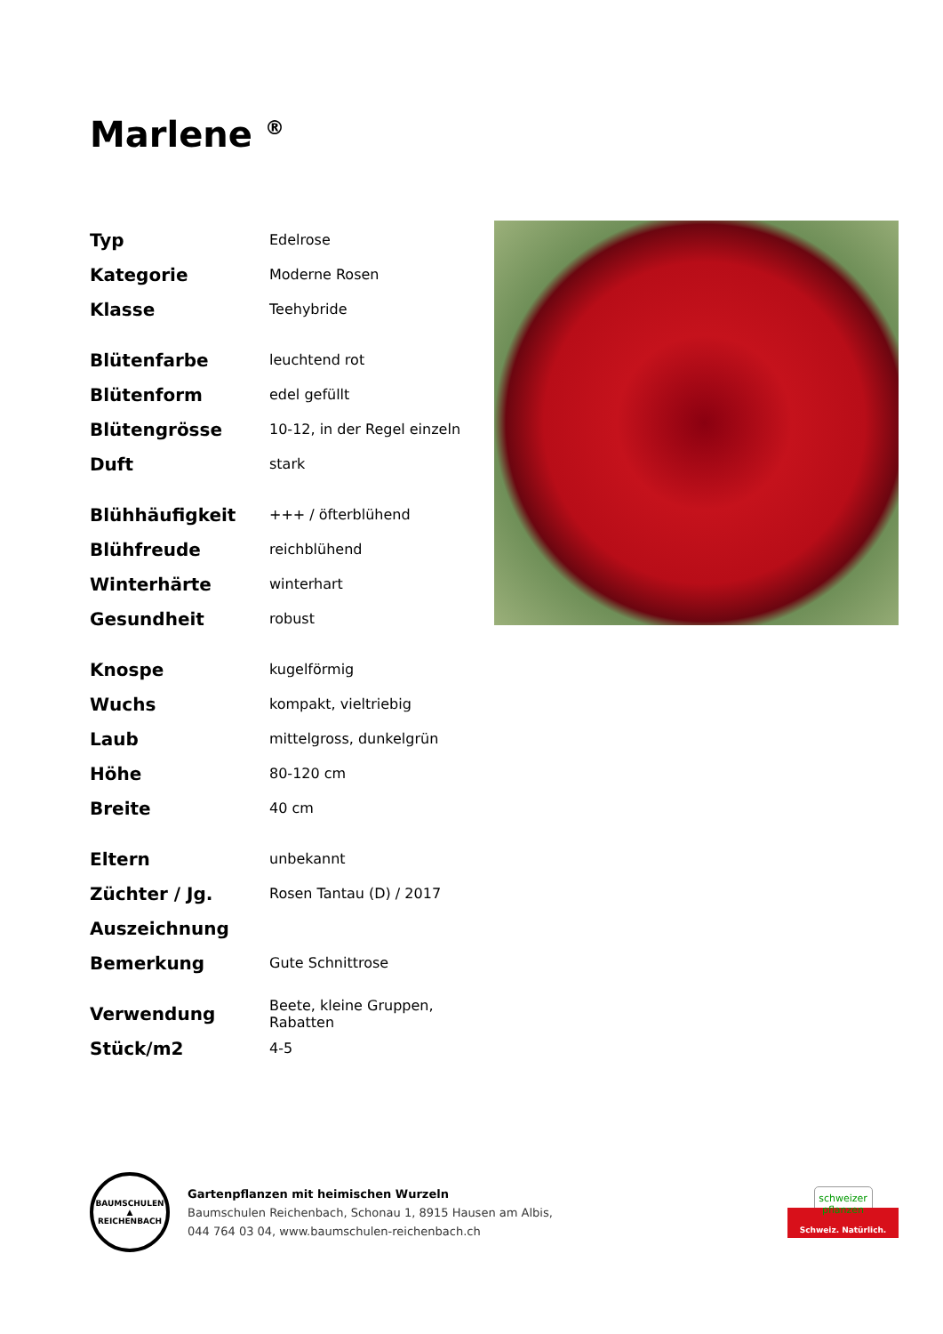Marlene <sup>®</sup>
| Typ | Edelrose |
| Kategorie | Moderne Rosen |
| Klasse | Teehybride |
| Blütenfarbe | leuchtend rot |
| Blütenform | edel gefüllt |
| Blütengrösse | 10-12, in der Regel einzeln |
| Duft | stark |
| Blühhäufigkeit | +++ / öfterblühend |
| Blühfreude | reichblühend |
| Winterhärte | winterhart |
| Gesundheit | robust |
| Knospe | kugelförmig |
| Wuchs | kompakt, vieltriebig |
| Laub | mittelgross, dunkelgrün |
| Höhe | 80-120 cm |
| Breite | 40 cm |
| Eltern | unbekannt |
| Züchter / Jg. | Rosen Tantau (D) / 2017 |
| Auszeichnung | |
| Bemerkung | Gute Schnittrose |
| Verwendung | Beete, kleine Gruppen, Rabatten |
| Stück/m2 | 4-5 |
BAUMSCHULEN
▲
REICHENBACH
Gartenpflanzen mit heimischen Wurzeln
Baumschulen Reichenbach, Schonau 1, 8915 Hausen am Albis,
044 764 03 04, www.baumschulen-reichenbach.ch
schweizer
pflanzen
Schweiz. Natürlich.